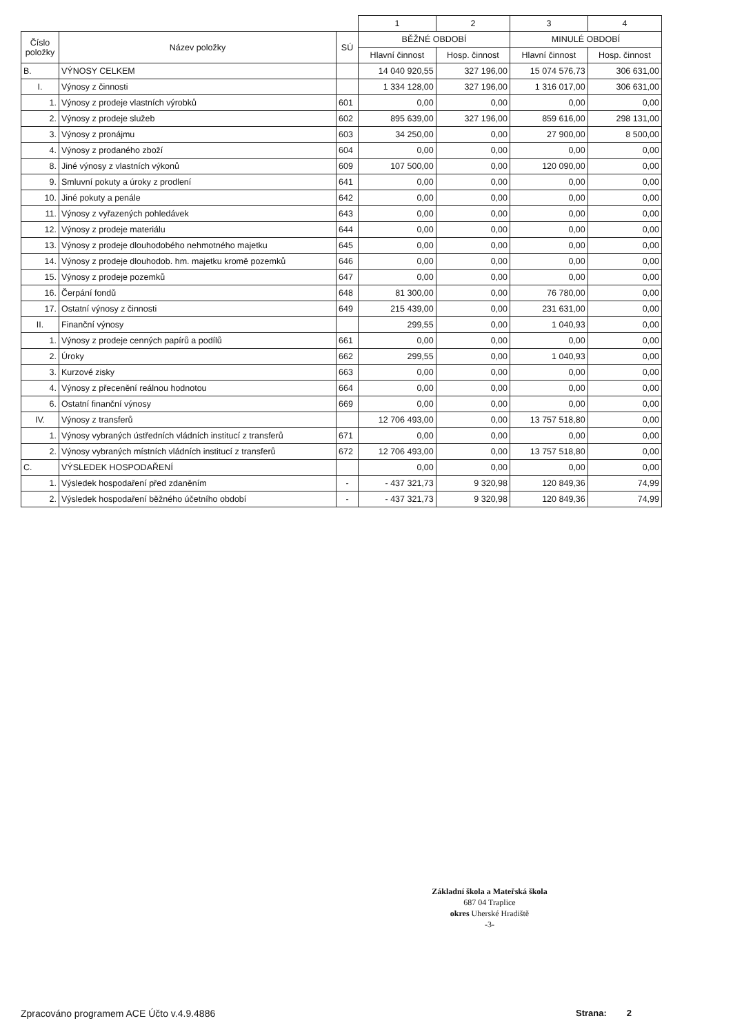| | | | 1 | 2 | 3 | 4 |
| Číslo položky | Název položky | SÚ | BĚŽNÉ OBDOBÍ | | MINULÉ OBDOBÍ | |
| | | | Hlavní činnost | Hosp. činnost | Hlavní činnost | Hosp. činnost |
| B. | VÝNOSY CELKEM | | 14 040 920,55 | 327 196,00 | 15 074 576,73 | 306 631,00 |
| I. | Výnosy z činnosti | | 1 334 128,00 | 327 196,00 | 1 316 017,00 | 306 631,00 |
| 1. | Výnosy z prodeje vlastních výrobků | 601 | 0,00 | 0,00 | 0,00 | 0,00 |
| 2. | Výnosy z prodeje služeb | 602 | 895 639,00 | 327 196,00 | 859 616,00 | 298 131,00 |
| 3. | Výnosy z pronájmu | 603 | 34 250,00 | 0,00 | 27 900,00 | 8 500,00 |
| 4. | Výnosy z prodaného zboží | 604 | 0,00 | 0,00 | 0,00 | 0,00 |
| 8. | Jiné výnosy z vlastních výkonů | 609 | 107 500,00 | 0,00 | 120 090,00 | 0,00 |
| 9. | Smluvní pokuty a úroky z prodlení | 641 | 0,00 | 0,00 | 0,00 | 0,00 |
| 10. | Jiné pokuty a penále | 642 | 0,00 | 0,00 | 0,00 | 0,00 |
| 11. | Výnosy z vyřazených pohledávek | 643 | 0,00 | 0,00 | 0,00 | 0,00 |
| 12. | Výnosy z prodeje materiálu | 644 | 0,00 | 0,00 | 0,00 | 0,00 |
| 13. | Výnosy z prodeje dlouhodobého nehmotného majetku | 645 | 0,00 | 0,00 | 0,00 | 0,00 |
| 14. | Výnosy z prodeje dlouhodob. hm. majetku kromě pozemků | 646 | 0,00 | 0,00 | 0,00 | 0,00 |
| 15. | Výnosy z prodeje pozemků | 647 | 0,00 | 0,00 | 0,00 | 0,00 |
| 16. | Čerpání fondů | 648 | 81 300,00 | 0,00 | 76 780,00 | 0,00 |
| 17. | Ostatní výnosy z činnosti | 649 | 215 439,00 | 0,00 | 231 631,00 | 0,00 |
| II. | Finanční výnosy | | 299,55 | 0,00 | 1 040,93 | 0,00 |
| 1. | Výnosy z prodeje cenných papírů a podílů | 661 | 0,00 | 0,00 | 0,00 | 0,00 |
| 2. | Úroky | 662 | 299,55 | 0,00 | 1 040,93 | 0,00 |
| 3. | Kurzové zisky | 663 | 0,00 | 0,00 | 0,00 | 0,00 |
| 4. | Výnosy z přecenění reálnou hodnotou | 664 | 0,00 | 0,00 | 0,00 | 0,00 |
| 6. | Ostatní finanční výnosy | 669 | 0,00 | 0,00 | 0,00 | 0,00 |
| IV. | Výnosy z transferů | | 12 706 493,00 | 0,00 | 13 757 518,80 | 0,00 |
| 1. | Výnosy vybraných ústředních vládních institucí z transferů | 671 | 0,00 | 0,00 | 0,00 | 0,00 |
| 2. | Výnosy vybraných místních vládních institucí z transferů | 672 | 12 706 493,00 | 0,00 | 13 757 518,80 | 0,00 |
| C. | VÝSLEDEK HOSPODAŘENÍ | | 0,00 | 0,00 | 0,00 | 0,00 |
| 1. | Výsledek hospodaření před zdaněním | - | - 437 321,73 | 9 320,98 | 120 849,36 | 74,99 |
| 2. | Výsledek hospodaření běžného účetního období | - | - 437 321,73 | 9 320,98 | 120 849,36 | 74,99 |
Základní škola a Mateřská škola
687 04 Traplice
okres Uherské Hradiště
-3-
Zpracováno programem ACE Účto v.4.9.4886
Strana: 2